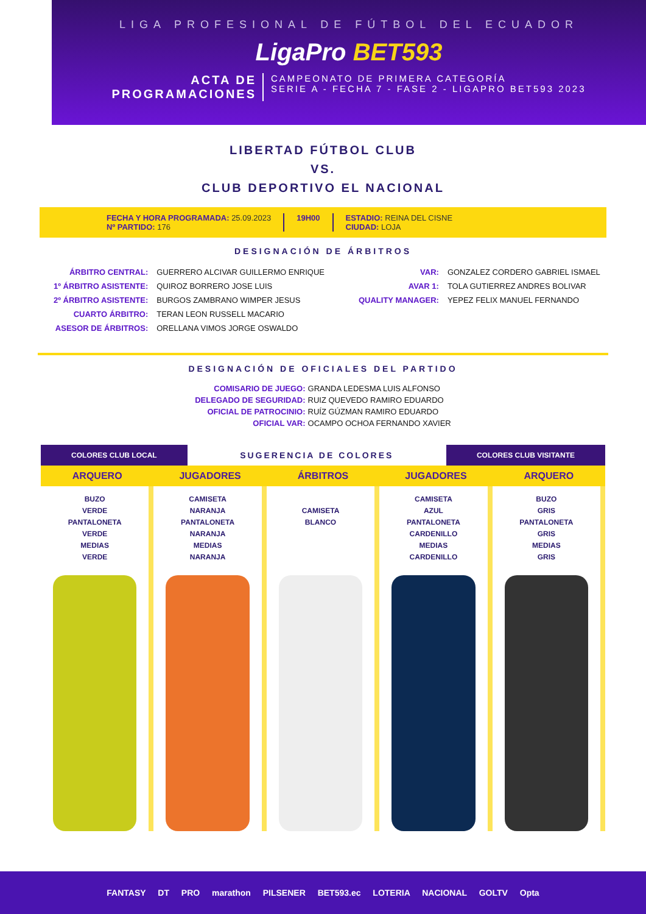LIGA PROFESIONAL DE FÚTBOL DEL ECUADOR
LigaPro BET593
ACTA DE
PROGRAMACIONES
CAMPEONATO DE PRIMERA CATEGORÍA
SERIE A - FECHA 7 - FASE 2 - LIGAPRO BET593 2023
LIBERTAD FÚTBOL CLUB
VS.
CLUB DEPORTIVO EL NACIONAL
FECHA Y HORA PROGRAMADA: 25.09.2023
Nº PARTIDO: 176
19H00 ESTADIO: REINA DEL CISNE
CIUDAD: LOJA
DESIGNACIÓN DE ÁRBITROS
| ÁRBITRO CENTRAL: | GUERRERO ALCIVAR GUILLERMO ENRIQUE |
| 1º ÁRBITRO ASISTENTE: | QUIROZ BORRERO JOSE LUIS |
| 2º ÁRBITRO ASISTENTE: | BURGOS ZAMBRANO WIMPER JESUS |
| CUARTO ÁRBITRO: | TERAN LEON RUSSELL MACARIO |
| ASESOR DE ÁRBITROS: | ORELLANA VIMOS JORGE OSWALDO |
| VAR: | GONZALEZ CORDERO GABRIEL ISMAEL |
| AVAR 1: | TOLA GUTIERREZ ANDRES BOLIVAR |
| QUALITY MANAGER: | YEPEZ FELIX MANUEL FERNANDO |
DESIGNACIÓN DE OFICIALES DEL PARTIDO
| COMISARIO DE JUEGO: | GRANDA LEDESMA LUIS ALFONSO |
| DELEGADO DE SEGURIDAD: | RUIZ QUEVEDO RAMIRO EDUARDO |
| OFICIAL DE PATROCINIO: | RUÍZ GÚZMAN RAMIRO EDUARDO |
| OFICIAL VAR: | OCAMPO OCHOA FERNANDO XAVIER |
COLORES CLUB LOCAL
SUGERENCIA DE COLORES
COLORES CLUB VISITANTE
ARQUERO
BUZO
VERDE
PANTALONETA
VERDE
MEDIAS
VERDE
JUGADORES
CAMISETA
NARANJA
PANTALONETA
NARANJA
MEDIAS
NARANJA
ÁRBITROS
CAMISETA
BLANCO
JUGADORES
CAMISETA
AZUL
PANTALONETA
CARDENILLO
MEDIAS
CARDENILLO
ARQUERO
BUZO
GRIS
PANTALONETA
GRIS
MEDIAS
GRIS
FANTASY DT PRO marathon PILSENER BET593.ec LOTERIA NACIONAL GOLTV Opta